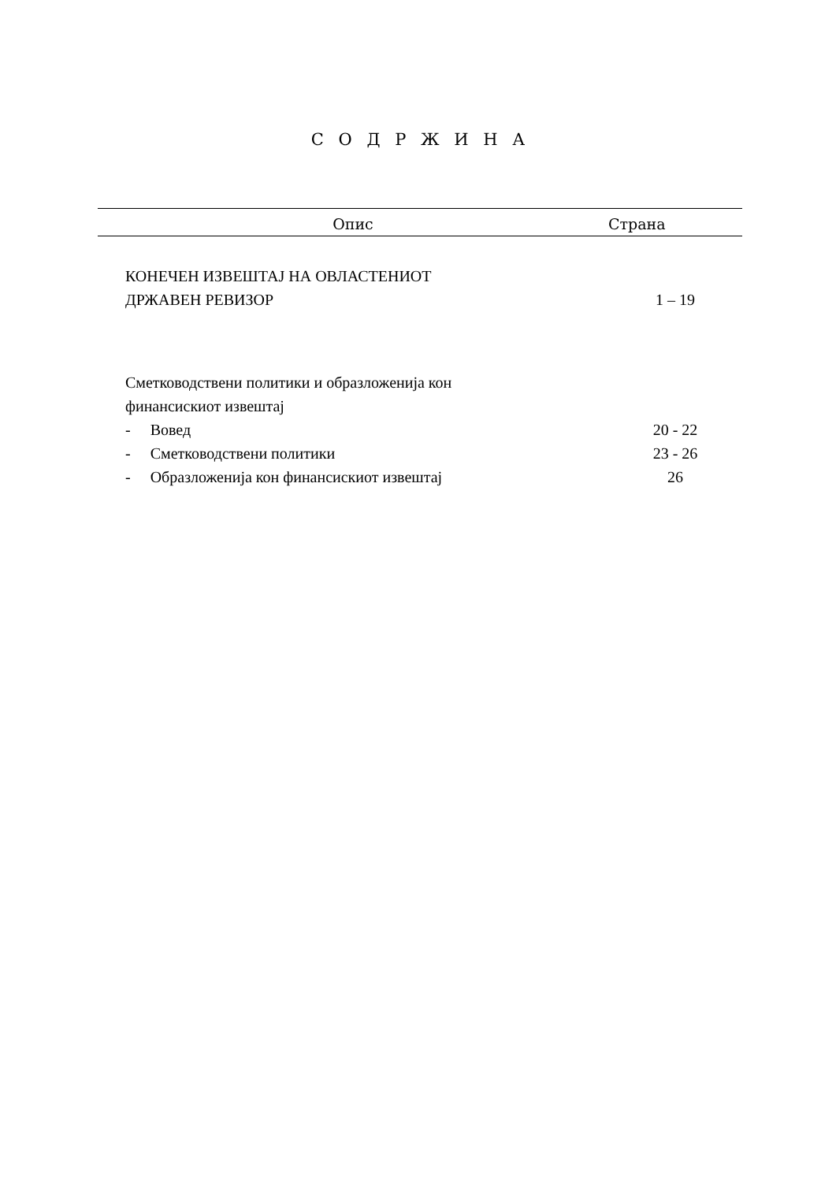С О Д Р Ж И Н А
| Опис | Страна |
| --- | --- |
| КОНЕЧЕН ИЗВЕШТАЈ НА ОВЛАСТЕНИОТ ДРЖАВЕН РЕВИЗОР | 1 – 19 |
| Сметководствени политики и образложенија кон финансискиот извештај | |
| - Вовед | 20 - 22 |
| - Сметководствени политики | 23 - 26 |
| - Образложенија кон финансискиот извештај | 26 |